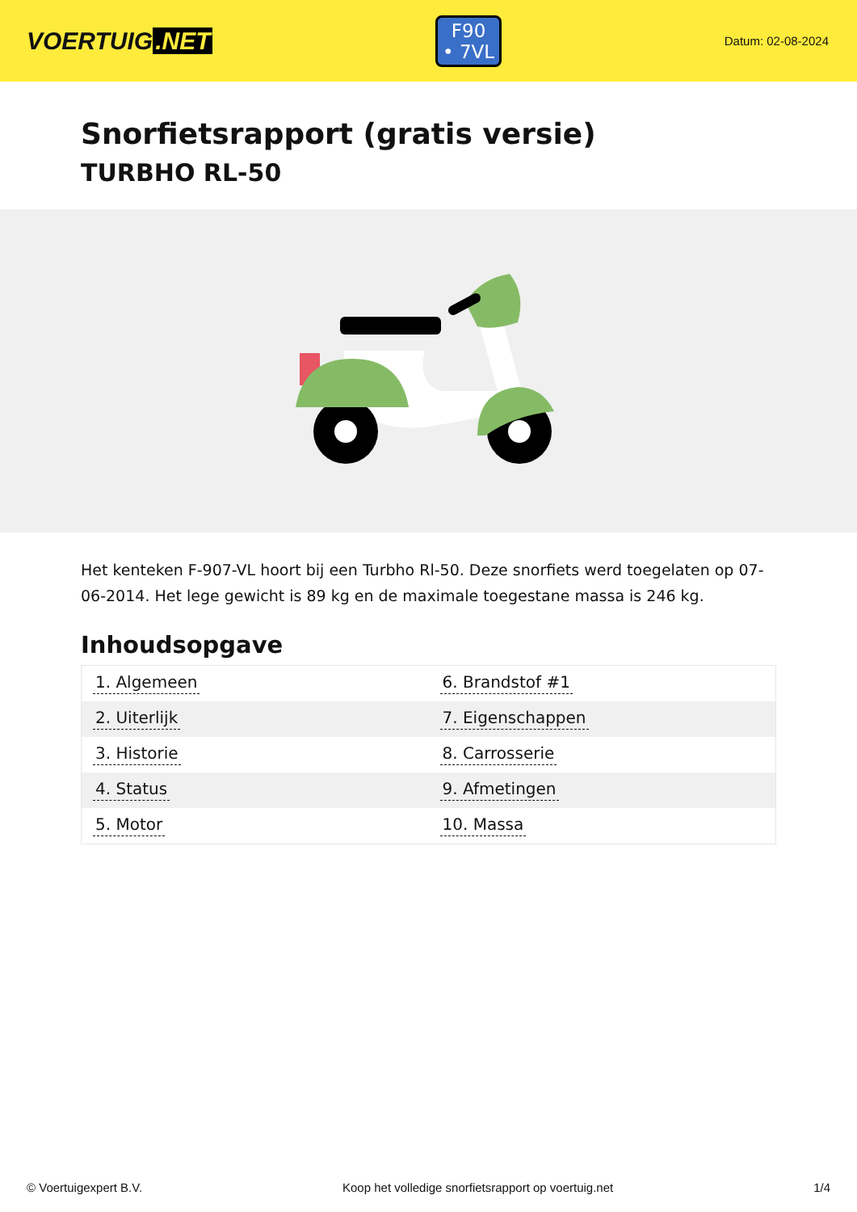VOERTUIG.NET
F90
• 7VL
Datum: 02-08-2024
Snorfietsrapport (gratis versie)
TURBHO RL-50
Het kenteken F-907-VL hoort bij een Turbho Rl-50. Deze snorfiets werd toegelaten op 07-06-2014. Het lege gewicht is 89 kg en de maximale toegestane massa is 246 kg.
Inhoudsopgave
| 1. Algemeen | 6. Brandstof #1 |
| 2. Uiterlijk | 7. Eigenschappen |
| 3. Historie | 8. Carrosserie |
| 4. Status | 9. Afmetingen |
| 5. Motor | 10. Massa |
© Voertuigexpert B.V. Koop het volledige snorfietsrapport op voertuig.net 1/4